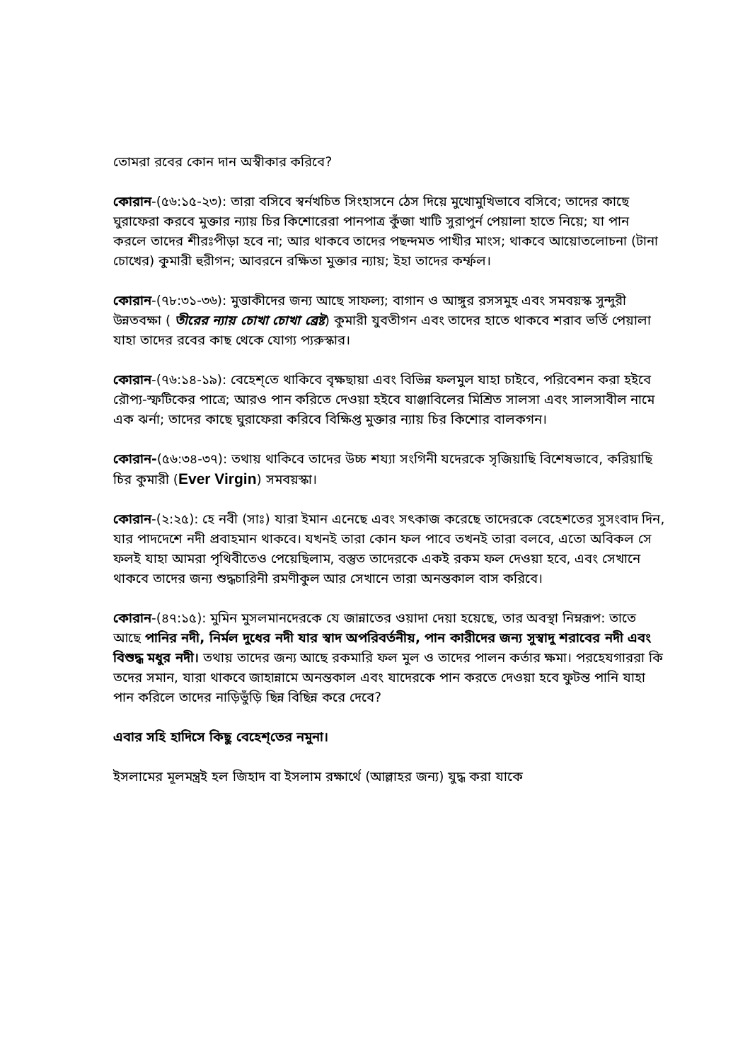তোমরা রবের কোন দান অস্বীকার করিবে?
কোরান-(৫৬:১৫-২৩): তারা বসিবে স্বর্নখচিত সিংহাসনে ঠেস দিয়ে মুখোমুখিভাবে বসিবে; তাদের কাছে ঘুরাফেরা করবে মুক্তার ন্যায় চির কিশোরেরা পানপাত্র কুঁজা খাটি সুরাপুর্ন পেয়ালা হাতে নিয়ে; যা পান করলে তাদের শীরঃপীড়া হবে না; আর থাকবে তাদের পছন্দমত পাখীর মাংস; থাকবে আয়োতলোচনা (টানা চোখের) কুমারী হুরীগন; আবরনে রক্ষিতা মুক্তার ন্যায়; ইহা তাদের কর্ম্ফল।
কোরান-(৭৮:৩১-৩৬): মুত্তাকীদের জন্য আছে সাফল্য; বাগান ও আঙ্গুর রসসমুহ এবং সমবয়স্ক সুন্দুরী উন্নতবক্ষা ( তীরের ন্যায় চোখা চোখা ব্রেষ্ট) কুমারী যুবতীগন এবং তাদের হাতে থাকবে শরাব ভর্তি পেয়ালা যাহা তাদের রবের কাছ থেকে যোগ্য প্যরুস্কার।
কোরান-(৭৬:১৪-১৯): বেহেশ্‌তে থাকিবে বৃক্ষছায়া এবং বিভিন্ন ফলমুল যাহা চাইবে, পরিবেশন করা হইবে রৌপ্য-স্ফটিকের পাত্রে; আরও পান করিতে দেওয়া হইবে যাঞ্জাবিলের মিশ্রিত সালসা এবং সালসাবীল নামে এক ঝর্না; তাদের কাছে ঘুরাফেরা করিবে বিক্ষিপ্ত মুক্তার ন্যায় চির কিশোর বালকগন।
কোরান-(৫৬:৩৪-৩৭): তথায় থাকিবে তাদের উচ্চ শয্যা সংগিনী যদেরকে সৃজিয়াছি বিশেষভাবে, করিয়াছি চির কুমারী (Ever Virgin) সমবয়স্কা।
কোরান-(২:২৫): হে নবী (সাঃ) যারা ইমান এনেছে এবং সৎকাজ করেছে তাদেরকে বেহেশতের সুসংবাদ দিন, যার পাদদেশে নদী প্রবাহমান থাকবে। যখনই তারা কোন ফল পাবে তখনই তারা বলবে, এতো অবিকল সে ফলই যাহা আমরা পৃথিবীতেও পেয়েছিলাম, বস্তুত তাদেরকে একই রকম ফল দেওয়া হবে, এবং সেখানে থাকবে তাদের জন্য শুদ্ধচারিনী রমণীকুল আর সেখানে তারা অনন্তকাল বাস করিবে।
কোরান-(৪৭:১৫): মুমিন মুসলমানদেরকে যে জান্নাতের ওয়াদা দেয়া হয়েছে, তার অবস্থা নিম্নরূপ: তাতে আছে পানির নদী, নির্মল দুধের নদী যার স্বাদ অপরিবর্তনীয়, পান কারীদের জন্য সুস্বাদু শরাবের নদী এবং বিশুদ্ধ মধুর নদী। তথায় তাদের জন্য আছে রকমারি ফল মুল ও তাদের পালন কর্তার ক্ষমা। পরহেযগাররা কি তদের সমান, যারা থাকবে জাহান্নামে অনন্তকাল এবং যাদেরকে পান করতে দেওয়া হবে ফুটন্ত পানি যাহা পান করিলে তাদের নাড়িভুঁড়ি ছিন্ন বিছিন্ন করে দেবে?
এবার সহি হাদিসে কিছু বেহেশ্‌তের নমুনা।
ইসলামের মূলমন্ত্রই হল জিহাদ বা ইসলাম রক্ষার্থে (আল্লাহর জন্য) যুদ্ধ করা যাকে